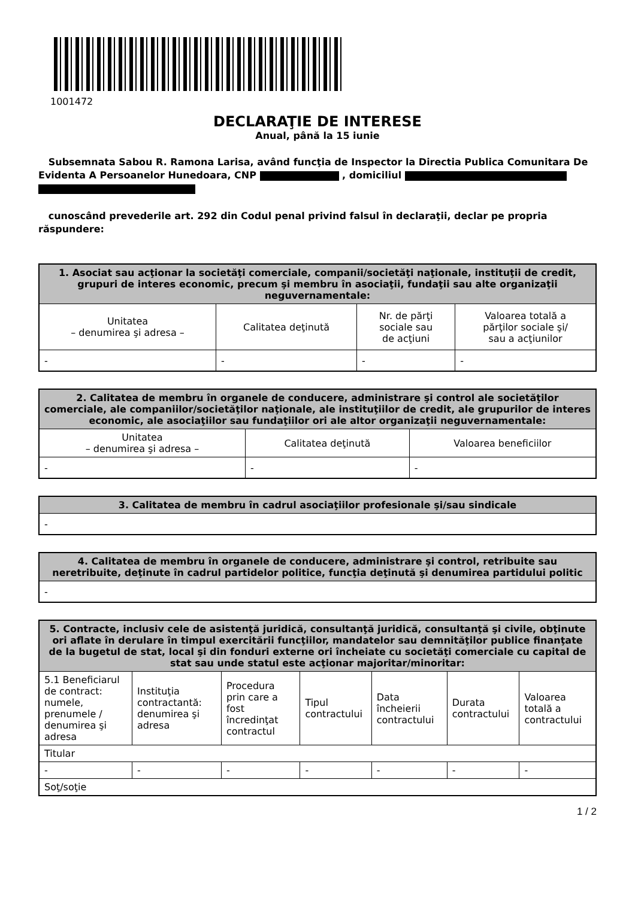1001472
DECLARAŢIE DE INTERESE
Anual, până la 15 iunie
Subsemnata Sabou R. Ramona Larisa, având funcţia de Inspector la Directia Publica Comunitara De Evidenta A Persoanelor Hunedoara, CNP , domiciliul
cunoscând prevederile art. 292 din Codul penal privind falsul în declaraţii, declar pe propria răspundere:
| 1. Asociat sau acţionar la societăţi comerciale, companii/societăţi naţionale, instituţii de credit, grupuri de interes economic, precum şi membru în asociaţii, fundaţii sau alte organizaţii neguvernamentale: | | | |
| --- | --- | --- | --- |
| Unitatea – denumirea şi adresa – | Calitatea deţinută | Nr. de părţi sociale sau de acţiuni | Valoarea totală a părţilor sociale şi/ sau a acţiunilor |
| - | - | - | - |
| 2. Calitatea de membru în organele de conducere, administrare şi control ale societăţilor comerciale, ale companiilor/societăţilor naţionale, ale instituţiilor de credit, ale grupurilor de interes economic, ale asociaţiilor sau fundaţiilor ori ale altor organizaţii neguvernamentale: | | |
| --- | --- | --- |
| Unitatea – denumirea şi adresa – | Calitatea deţinută | Valoarea beneficiilor |
| - | - | - |
| 3. Calitatea de membru în cadrul asociaţiilor profesionale şi/sau sindicale |
| --- |
| - |
| 4. Calitatea de membru în organele de conducere, administrare şi control, retribuite sau neretribuite, deţinute în cadrul partidelor politice, funcţia deţinută şi denumirea partidului politic |
| --- |
| - |
| 5. Contracte, inclusiv cele de asistenţă juridică, consultanţă juridică, consultanţă şi civile, obţinute ori aflate în derulare în timpul exercitării funcţiilor, mandatelor sau demnităţilor publice finanţate de la bugetul de stat, local şi din fonduri externe ori încheiate cu societăţi comerciale cu capital de stat sau unde statul este acţionar majoritar/minoritar: | | | | | | |
| --- | --- | --- | --- | --- | --- | --- |
| 5.1 Beneficiarul de contract: numele, prenumele / denumirea şi adresa | Instituţia contractantă: denumirea şi adresa | Procedura prin care a fost încredinţat contractul | Tipul contractului | Data încheierii contractului | Durata contractului | Valoarea totală a contractului |
| Titular | | | | | | |
| - | - | - | - | - | - | - |
| Soţ/soţie | | | | | | |
1 / 2